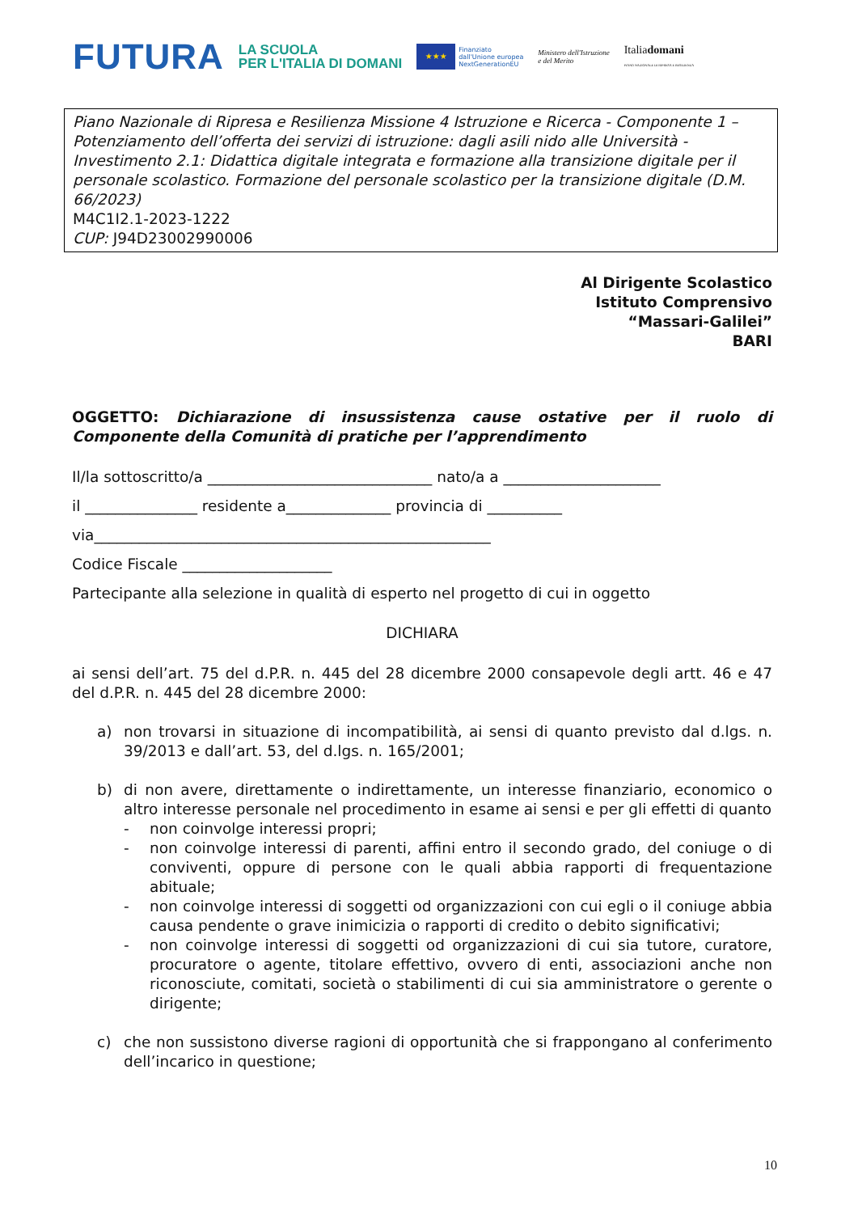FUTURA LA SCUOLA
PER L'ITALIA DI DOMANI ★★★ Finanziato
dall'Unione europea
NextGenerationEU Ministero dell'Istruzione
e del Merito Italiadomani
PIANO NAZIONALE DI RIPRESA E RESILIENZA
Piano Nazionale di Ripresa e Resilienza Missione 4 Istruzione e Ricerca - Componente 1 – Potenziamento dell’offerta dei servizi di istruzione: dagli asili nido alle Università - Investimento 2.1: Didattica digitale integrata e formazione alla transizione digitale per il personale scolastico. Formazione del personale scolastico per la transizione digitale (D.M. 66/2023)
M4C1I2.1-2023-1222
CUP: J94D23002990006
Al Dirigente Scolastico
Istituto Comprensivo
“Massari-Galilei”
BARI
OGGETTO: Dichiarazione di insussistenza cause ostative per il ruolo di Componente della Comunità di pratiche per l’apprendimento
Il/la sottoscritto/a ______________________________ nato/a a _____________________
il _______________ residente a______________ provincia di __________
via_____________________________________________________
Codice Fiscale ____________________
Partecipante alla selezione in qualità di esperto nel progetto di cui in oggetto
DICHIARA
ai sensi dell’art. 75 del d.P.R. n. 445 del 28 dicembre 2000 consapevole degli artt. 46 e 47 del d.P.R. n. 445 del 28 dicembre 2000:
a) non trovarsi in situazione di incompatibilità, ai sensi di quanto previsto dal d.lgs. n. 39/2013 e dall’art. 53, del d.lgs. n. 165/2001;
b) di non avere, direttamente o indirettamente, un interesse finanziario, economico o altro interesse personale nel procedimento in esame ai sensi e per gli effetti di quanto
- non coinvolge interessi propri;
- non coinvolge interessi di parenti, affini entro il secondo grado, del coniuge o di conviventi, oppure di persone con le quali abbia rapporti di frequentazione abituale;
- non coinvolge interessi di soggetti od organizzazioni con cui egli o il coniuge abbia causa pendente o grave inimicizia o rapporti di credito o debito significativi;
- non coinvolge interessi di soggetti od organizzazioni di cui sia tutore, curatore, procuratore o agente, titolare effettivo, ovvero di enti, associazioni anche non riconosciute, comitati, società o stabilimenti di cui sia amministratore o gerente o dirigente;
c) che non sussistono diverse ragioni di opportunità che si frappongano al conferimento dell’incarico in questione;
10